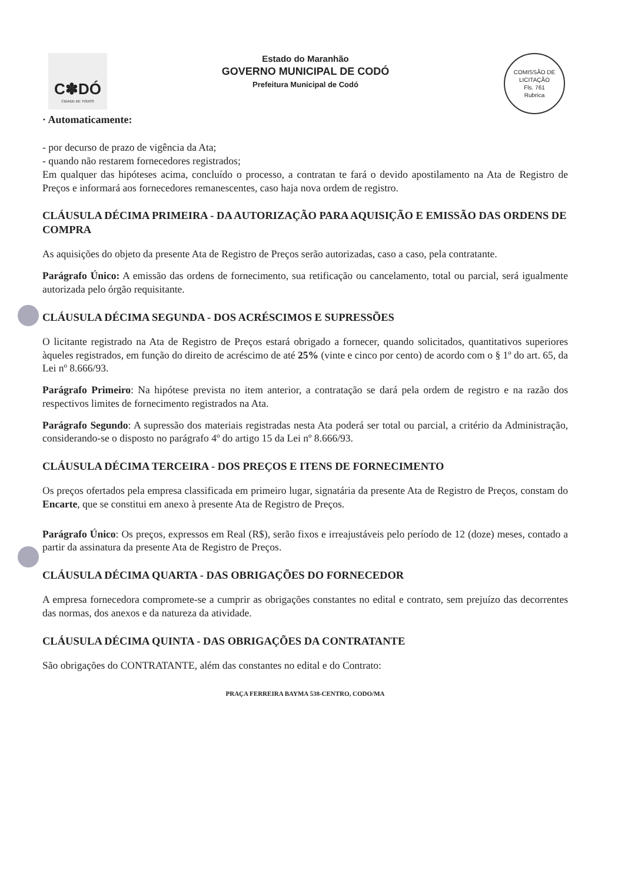C✽DÓ
CIDADE DE TODOS
Estado do Maranhão
GOVERNO MUNICIPAL DE CODÓ
Prefeitura Municipal de Codó
COMISSÃO DE LICITAÇÃO
Fls. 761
Rubrica
· Automaticamente:
- por decurso de prazo de vigência da Ata;
- quando não restarem fornecedores registrados;
Em qualquer das hipóteses acima, concluído o processo, a contratan te fará o devido apostilamento na Ata de Registro de Preços e informará aos fornecedores remanescentes, caso haja nova ordem de registro.
CLÁUSULA DÉCIMA PRIMEIRA - DA AUTORIZAÇÃO PARA AQUISIÇÃO E EMISSÃO DAS ORDENS DE COMPRA
As aquisições do objeto da presente Ata de Registro de Preços serão autorizadas, caso a caso, pela contratante.
Parágrafo Único: A emissão das ordens de fornecimento, sua retificação ou cancelamento, total ou parcial, será igualmente autorizada pelo órgão requisitante.
CLÁUSULA DÉCIMA SEGUNDA - DOS ACRÉSCIMOS E SUPRESSÕES
O licitante registrado na Ata de Registro de Preços estará obrigado a fornecer, quando solicitados, quantitativos superiores àqueles registrados, em função do direito de acréscimo de até 25% (vinte e cinco por cento) de acordo com o § 1º do art. 65, da Lei nº 8.666/93.
Parágrafo Primeiro: Na hipótese prevista no item anterior, a contratação se dará pela ordem de registro e na razão dos respectivos limites de fornecimento registrados na Ata.
Parágrafo Segundo: A supressão dos materiais registradas nesta Ata poderá ser total ou parcial, a critério da Administração, considerando-se o disposto no parágrafo 4º do artigo 15 da Lei nº 8.666/93.
CLÁUSULA DÉCIMA TERCEIRA - DOS PREÇOS E ITENS DE FORNECIMENTO
Os preços ofertados pela empresa classificada em primeiro lugar, signatária da presente Ata de Registro de Preços, constam do Encarte, que se constitui em anexo à presente Ata de Registro de Preços.
Parágrafo Único: Os preços, expressos em Real (R$), serão fixos e irreajustáveis pelo período de 12 (doze) meses, contado a partir da assinatura da presente Ata de Registro de Preços.
CLÁUSULA DÉCIMA QUARTA - DAS OBRIGAÇÕES DO FORNECEDOR
A empresa fornecedora compromete-se a cumprir as obrigações constantes no edital e contrato, sem prejuízo das decorrentes das normas, dos anexos e da natureza da atividade.
CLÁUSULA DÉCIMA QUINTA - DAS OBRIGAÇÕES DA CONTRATANTE
São obrigações do CONTRATANTE, além das constantes no edital e do Contrato:
PRAÇA FERREIRA BAYMA 538-CENTRO, CODO/MA